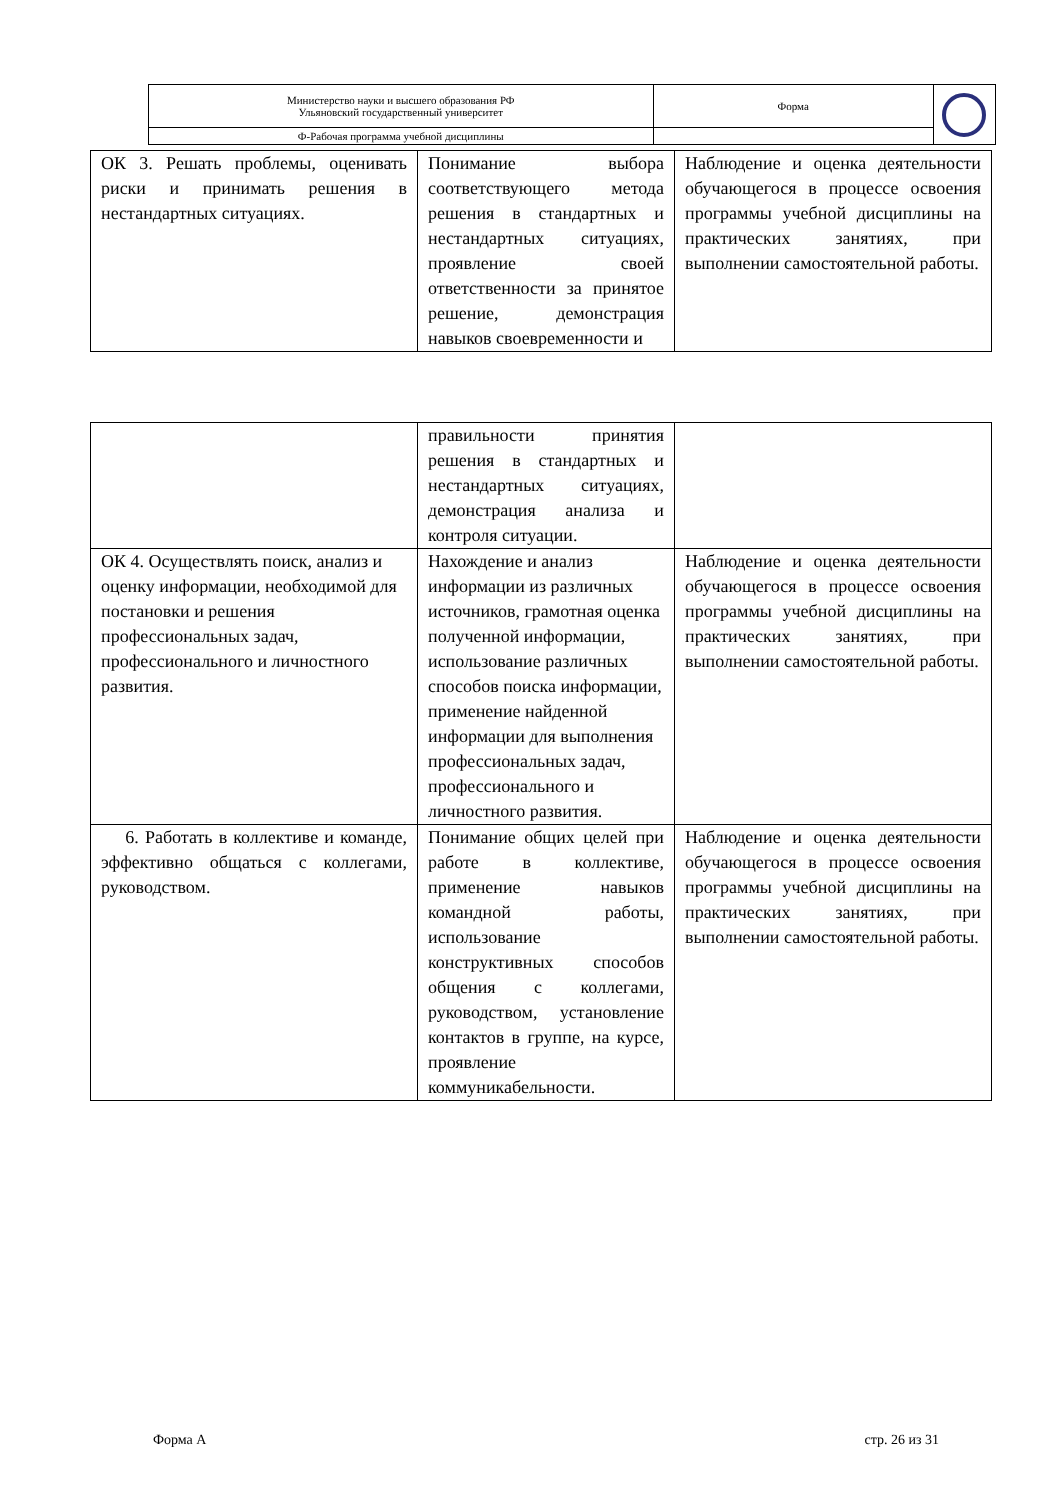| Министерство науки и высшего образования РФ Ульяновский государственный университет | Форма | |
| Ф-Рабочая программа учебной дисциплины | | |
| ОК 3. Решать проблемы, оценивать риски и принимать решения в нестандартных ситуациях. | Понимание выбора соответствующего метода решения в стандартных и нестандартных ситуациях, проявление своей ответственности за принятое решение, демонстрация навыков своевременности и | Наблюдение и оценка деятельности обучающегося в процессе освоения программы учебной дисциплины на практических занятиях, при выполнении самостоятельной работы. |
| | правильности принятия решения в стандартных и нестандартных ситуациях, демонстрация анализа и контроля ситуации. | |
| ОК 4. Осуществлять поиск, анализ и оценку информации, необходимой для постановки и решения профессиональных задач, профессионального и личностного развития. | Нахождение и анализ информации из различных источников, грамотная оценка полученной информации, использование различных способов поиска информации, применение найденной информации для выполнения профессиональных задач, профессионального и личностного развития. | Наблюдение и оценка деятельности обучающегося в процессе освоения программы учебной дисциплины на практических занятиях, при выполнении самостоятельной работы. |
| 6. Работать в коллективе и команде, эффективно общаться с коллегами, руководством. | Понимание общих целей при работе в коллективе, применение навыков командной работы, использование конструктивных способов общения с коллегами, руководством, установление контактов в группе, на курсе, проявление коммуникабельности. | Наблюдение и оценка деятельности обучающегося в процессе освоения программы учебной дисциплины на практических занятиях, при выполнении самостоятельной работы. |
Форма А стр. 26 из 31